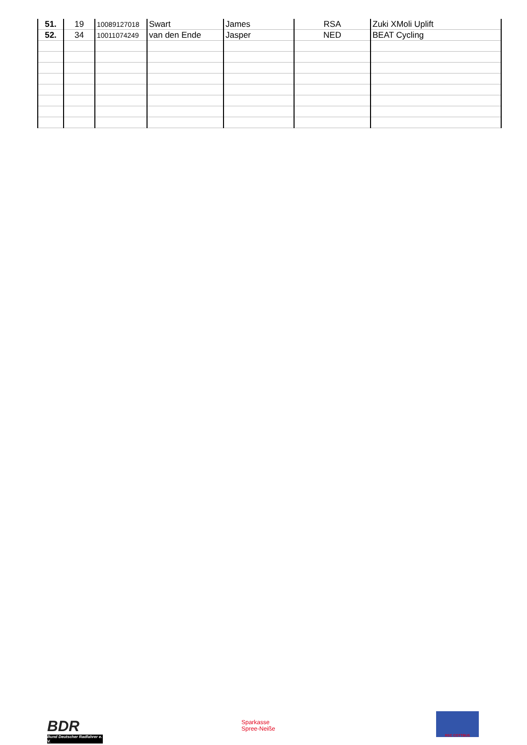| 51. | 19 | 10089127018 | Swart | James | RSA | Zuki XMoli Uplift |
| 52. | 34 | 10011074249 | van den Ende | Jasper | NED | BEAT Cycling |
BDR
Bund Deutscher Radfahrer e. V.
Sparkasse
Spree-Neiße
RSC COTTBUS